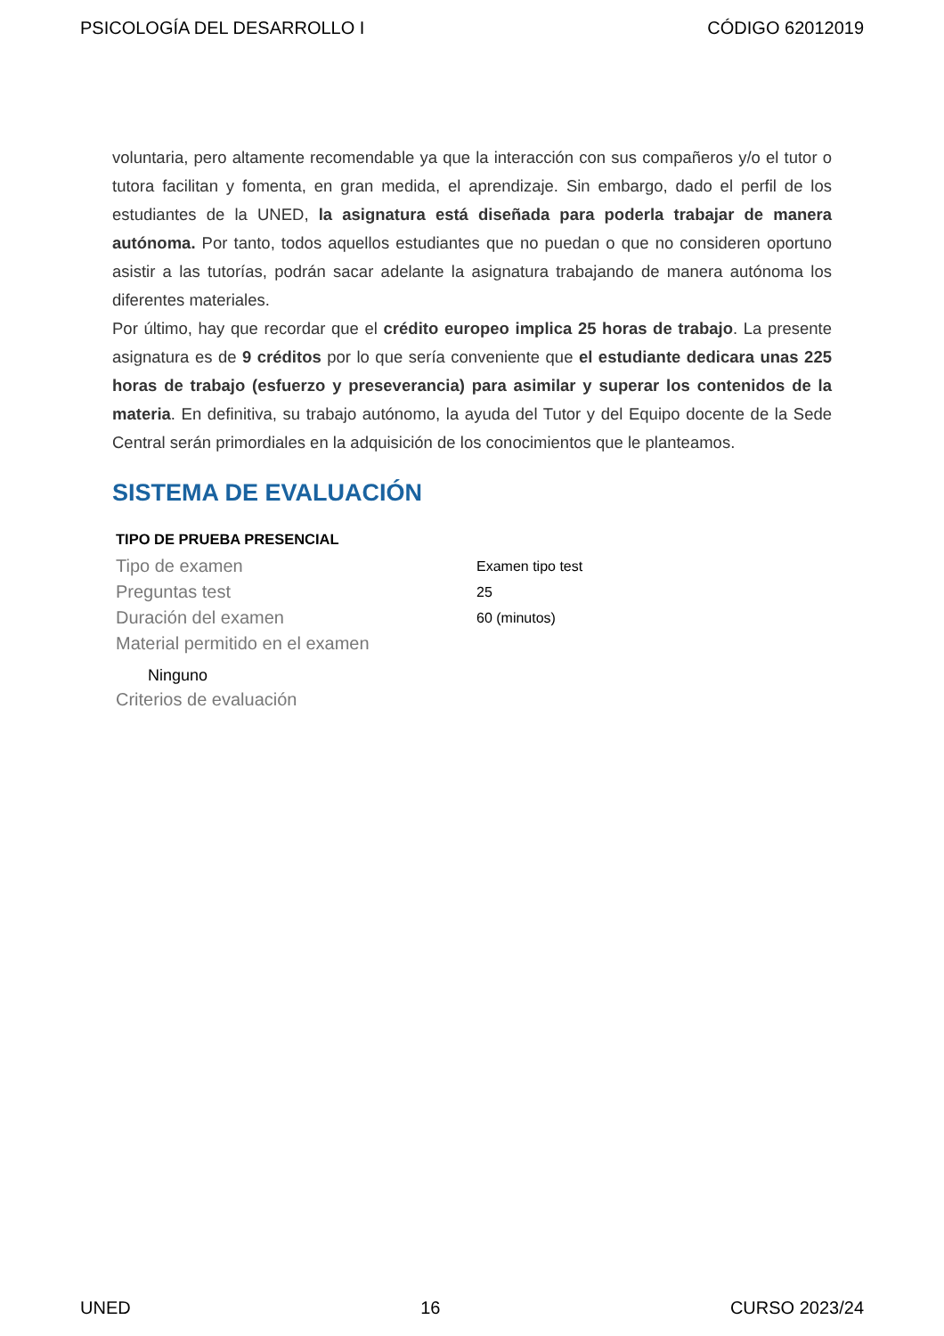PSICOLOGÍA DEL DESARROLLO I CÓDIGO 62012019
voluntaria, pero altamente recomendable ya que la interacción con sus compañeros y/o el tutor o tutora facilitan y fomenta, en gran medida, el aprendizaje. Sin embargo, dado el perfil de los estudiantes de la UNED, la asignatura está diseñada para poderla trabajar de manera autónoma. Por tanto, todos aquellos estudiantes que no puedan o que no consideren oportuno asistir a las tutorías, podrán sacar adelante la asignatura trabajando de manera autónoma los diferentes materiales.
Por último, hay que recordar que el crédito europeo implica 25 horas de trabajo. La presente asignatura es de 9 créditos por lo que sería conveniente que el estudiante dedicara unas 225 horas de trabajo (esfuerzo y preseverancia) para asimilar y superar los contenidos de la materia. En definitiva, su trabajo autónomo, la ayuda del Tutor y del Equipo docente de la Sede Central serán primordiales en la adquisición de los conocimientos que le planteamos.
SISTEMA DE EVALUACIÓN
| TIPO DE PRUEBA PRESENCIAL | |
| --- | --- |
| Tipo de examen | Examen tipo test |
| Preguntas test | 25 |
| Duración del examen | 60 (minutos) |
| Material permitido en el examen | |
| Ninguno | |
| Criterios de evaluación | |
UNED 16 CURSO 2023/24